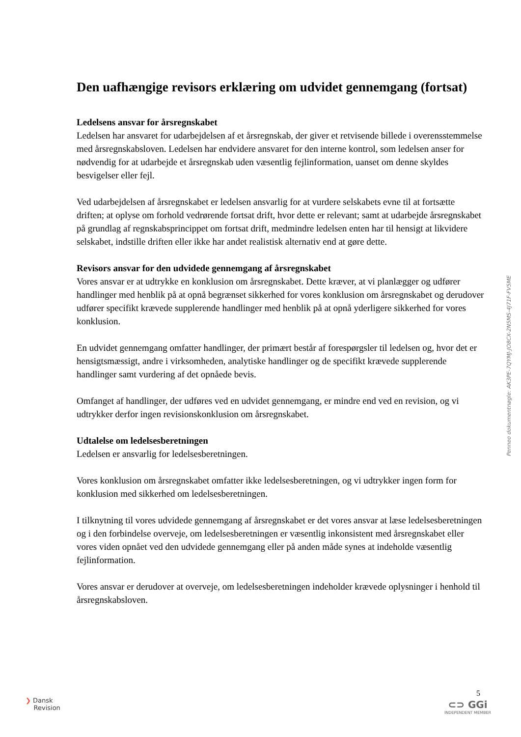Den uafhængige revisors erklæring om udvidet gennemgang (fortsat)
Ledelsens ansvar for årsregnskabet
Ledelsen har ansvaret for udarbejdelsen af et årsregnskab, der giver et retvisende billede i overensstemmelse med årsregnskabsloven. Ledelsen har endvidere ansvaret for den interne kontrol, som ledelsen anser for nødvendig for at udarbejde et årsregnskab uden væsentlig fejlinformation, uanset om denne skyldes besvigelser eller fejl.
Ved udarbejdelsen af årsregnskabet er ledelsen ansvarlig for at vurdere selskabets evne til at fortsætte driften; at oplyse om forhold vedrørende fortsat drift, hvor dette er relevant; samt at udarbejde årsregnskabet på grundlag af regnskabsprincippet om fortsat drift, medmindre ledelsen enten har til hensigt at likvidere selskabet, indstille driften eller ikke har andet realistisk alternativ end at gøre dette.
Revisors ansvar for den udvidede gennemgang af årsregnskabet
Vores ansvar er at udtrykke en konklusion om årsregnskabet. Dette kræver, at vi planlægger og udfører handlinger med henblik på at opnå begrænset sikkerhed for vores konklusion om årsregnskabet og derudover udfører specifikt krævede supplerende handlinger med henblik på at opnå yderligere sikkerhed for vores konklusion.
En udvidet gennemgang omfatter handlinger, der primært består af forespørgsler til ledelsen og, hvor det er hensigtsmæssigt, andre i virksomheden, analytiske handlinger og de specifikt krævede supplerende handlinger samt vurdering af det opnåede bevis.
Omfanget af handlinger, der udføres ved en udvidet gennemgang, er mindre end ved en revision, og vi udtrykker derfor ingen revisionskonklusion om årsregnskabet.
Udtalelse om ledelsesberetningen
Ledelsen er ansvarlig for ledelsesberetningen.
Vores konklusion om årsregnskabet omfatter ikke ledelsesberetningen, og vi udtrykker ingen form for konklusion med sikkerhed om ledelsesberetningen.
I tilknytning til vores udvidede gennemgang af årsregnskabet er det vores ansvar at læse ledelsesberetningen og i den forbindelse overveje, om ledelsesberetningen er væsentlig inkonsistent med årsregnskabet eller vores viden opnået ved den udvidede gennemgang eller på anden måde synes at indeholde væsentlig fejlinformation.
Vores ansvar er derudover at overveje, om ledelsesberetningen indeholder krævede oplysninger i henhold til årsregnskabsloven.
Penneo dokumentnøgle: AK3PE-7QYMJ-JO8CX-2N5MS-4J71F-FV5ME
❯ Dansk
Revision
5
⊂⊃ GGi
INDEPENDENT MEMBER